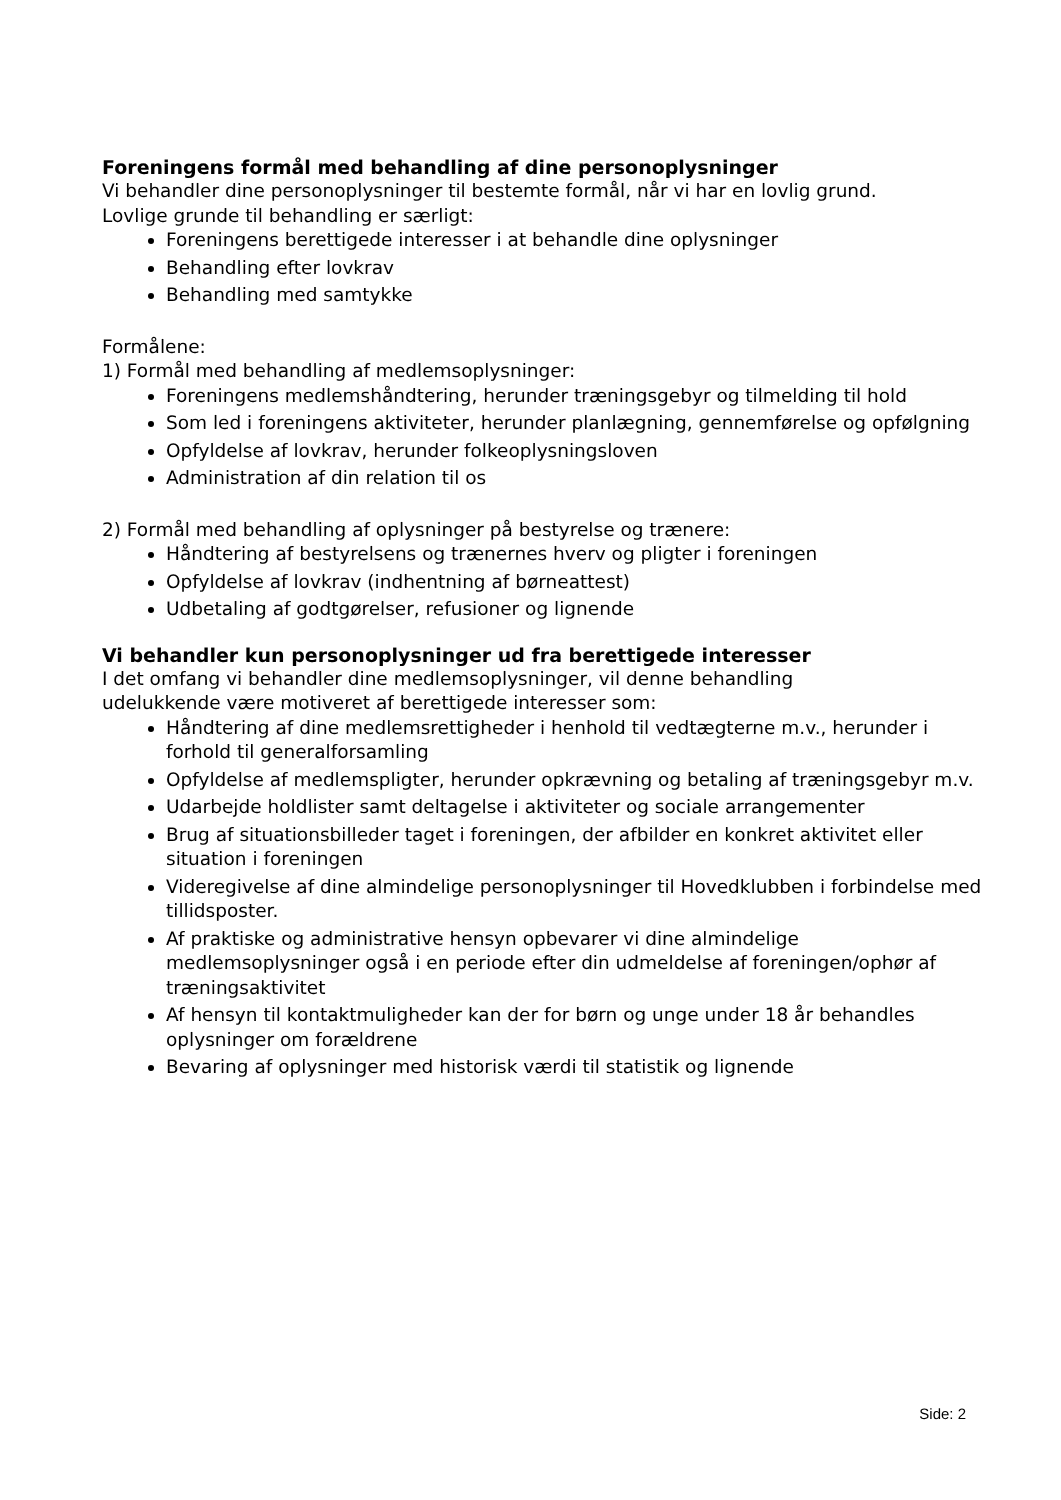Foreningens formål med behandling af dine personoplysninger
Vi behandler dine personoplysninger til bestemte formål, når vi har en lovlig grund.
Lovlige grunde til behandling er særligt:
Foreningens berettigede interesser i at behandle dine oplysninger
Behandling efter lovkrav
Behandling med samtykke
Formålene:
1) Formål med behandling af medlemsoplysninger:
Foreningens medlemshåndtering, herunder træningsgebyr og tilmelding til hold
Som led i foreningens aktiviteter, herunder planlægning, gennemførelse og opfølgning
Opfyldelse af lovkrav, herunder folkeoplysningsloven
Administration af din relation til os
2) Formål med behandling af oplysninger på bestyrelse og trænere:
Håndtering af bestyrelsens og trænernes hverv og pligter i foreningen
Opfyldelse af lovkrav (indhentning af børneattest)
Udbetaling af godtgørelser, refusioner og lignende
Vi behandler kun personoplysninger ud fra berettigede interesser
I det omfang vi behandler dine medlemsoplysninger, vil denne behandling
udelukkende være motiveret af berettigede interesser som:
Håndtering af dine medlemsrettigheder i henhold til vedtægterne m.v., herunder i forhold til generalforsamling
Opfyldelse af medlemspligter, herunder opkrævning og betaling af træningsgebyr m.v.
Udarbejde holdlister samt deltagelse i aktiviteter og sociale arrangementer
Brug af situationsbilleder taget i foreningen, der afbilder en konkret aktivitet eller situation i foreningen
Videregivelse af dine almindelige personoplysninger til Hovedklubben i forbindelse med tillidsposter.
Af praktiske og administrative hensyn opbevarer vi dine almindelige medlemsoplysninger også i en periode efter din udmeldelse af foreningen/ophør af træningsaktivitet
Af hensyn til kontaktmuligheder kan der for børn og unge under 18 år behandles oplysninger om forældrene
Bevaring af oplysninger med historisk værdi til statistik og lignende
Side: 2